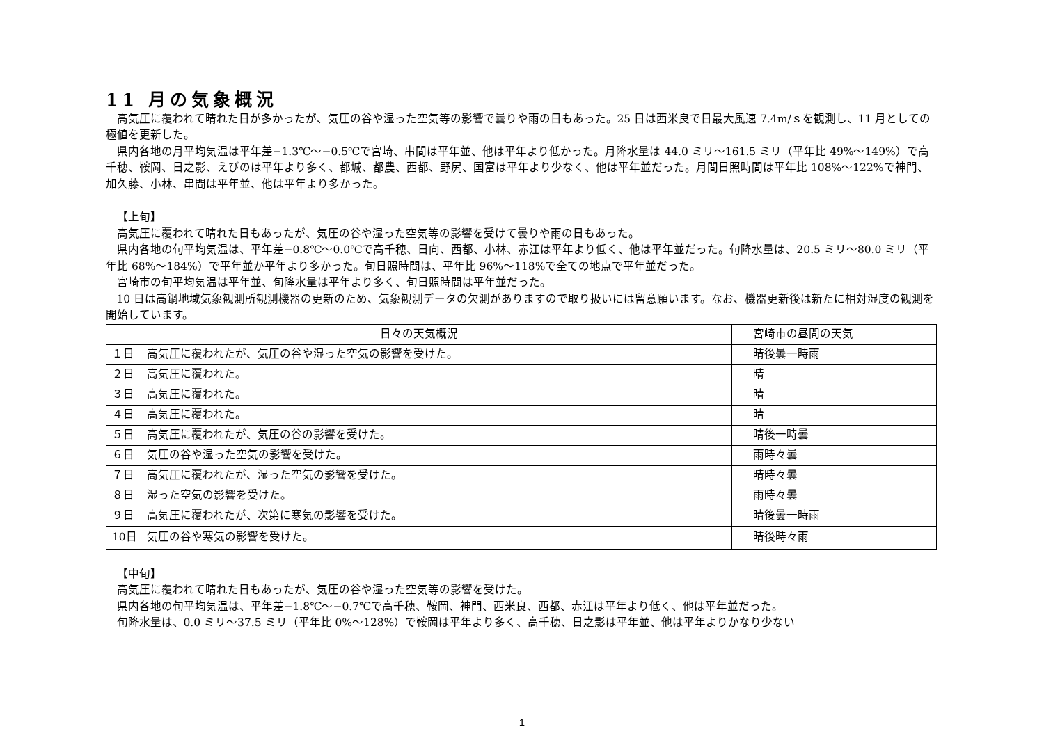11 月の気象概況
高気圧に覆われて晴れた日が多かったが、気圧の谷や湿った空気等の影響で曇りや雨の日もあった。25 日は西米良で日最大風速 7.4m/ｓを観測し、11 月としての極値を更新した。
県内各地の月平均気温は平年差−1.3℃〜−0.5℃で宮崎、串間は平年並、他は平年より低かった。月降水量は 44.0 ミリ〜161.5 ミリ（平年比 49%〜149%）で高千穂、鞍岡、日之影、えびのは平年より多く、都城、都農、西都、野尻、国富は平年より少なく、他は平年並だった。月間日照時間は平年比 108%〜122%で神門、加久藤、小林、串間は平年並、他は平年より多かった。
【上旬】
高気圧に覆われて晴れた日もあったが、気圧の谷や湿った空気等の影響を受けて曇りや雨の日もあった。
県内各地の旬平均気温は、平年差−0.8℃〜0.0℃で高千穂、日向、西都、小林、赤江は平年より低く、他は平年並だった。旬降水量は、20.5 ミリ〜80.0 ミリ（平年比 68%〜184%）で平年並か平年より多かった。旬日照時間は、平年比 96%〜118%で全ての地点で平年並だった。
宮崎市の旬平均気温は平年並、旬降水量は平年より多く、旬日照時間は平年並だった。
10 日は高鍋地域気象観測所観測機器の更新のため、気象観測データの欠測がありますので取り扱いには留意願います。なお、機器更新後は新たに相対湿度の観測を開始しています。
| 日々の天気概況 | 宮崎市の昼間の天気 |
| --- | --- |
| １日 高気圧に覆われたが、気圧の谷や湿った空気の影響を受けた。 | 晴後曇一時雨 |
| ２日 高気圧に覆われた。 | 晴 |
| ３日 高気圧に覆われた。 | 晴 |
| ４日 高気圧に覆われた。 | 晴 |
| ５日 高気圧に覆われたが、気圧の谷の影響を受けた。 | 晴後一時曇 |
| ６日 気圧の谷や湿った空気の影響を受けた。 | 雨時々曇 |
| ７日 高気圧に覆われたが、湿った空気の影響を受けた。 | 晴時々曇 |
| ８日 湿った空気の影響を受けた。 | 雨時々曇 |
| ９日 高気圧に覆われたが、次第に寒気の影響を受けた。 | 晴後曇一時雨 |
| 10日 気圧の谷や寒気の影響を受けた。 | 晴後時々雨 |
【中旬】
高気圧に覆われて晴れた日もあったが、気圧の谷や湿った空気等の影響を受けた。
県内各地の旬平均気温は、平年差−1.8℃〜−0.7℃で高千穂、鞍岡、神門、西米良、西都、赤江は平年より低く、他は平年並だった。
旬降水量は、0.0 ミリ〜37.5 ミリ（平年比 0%〜128%）で鞍岡は平年より多く、高千穂、日之影は平年並、他は平年よりかなり少ない
1